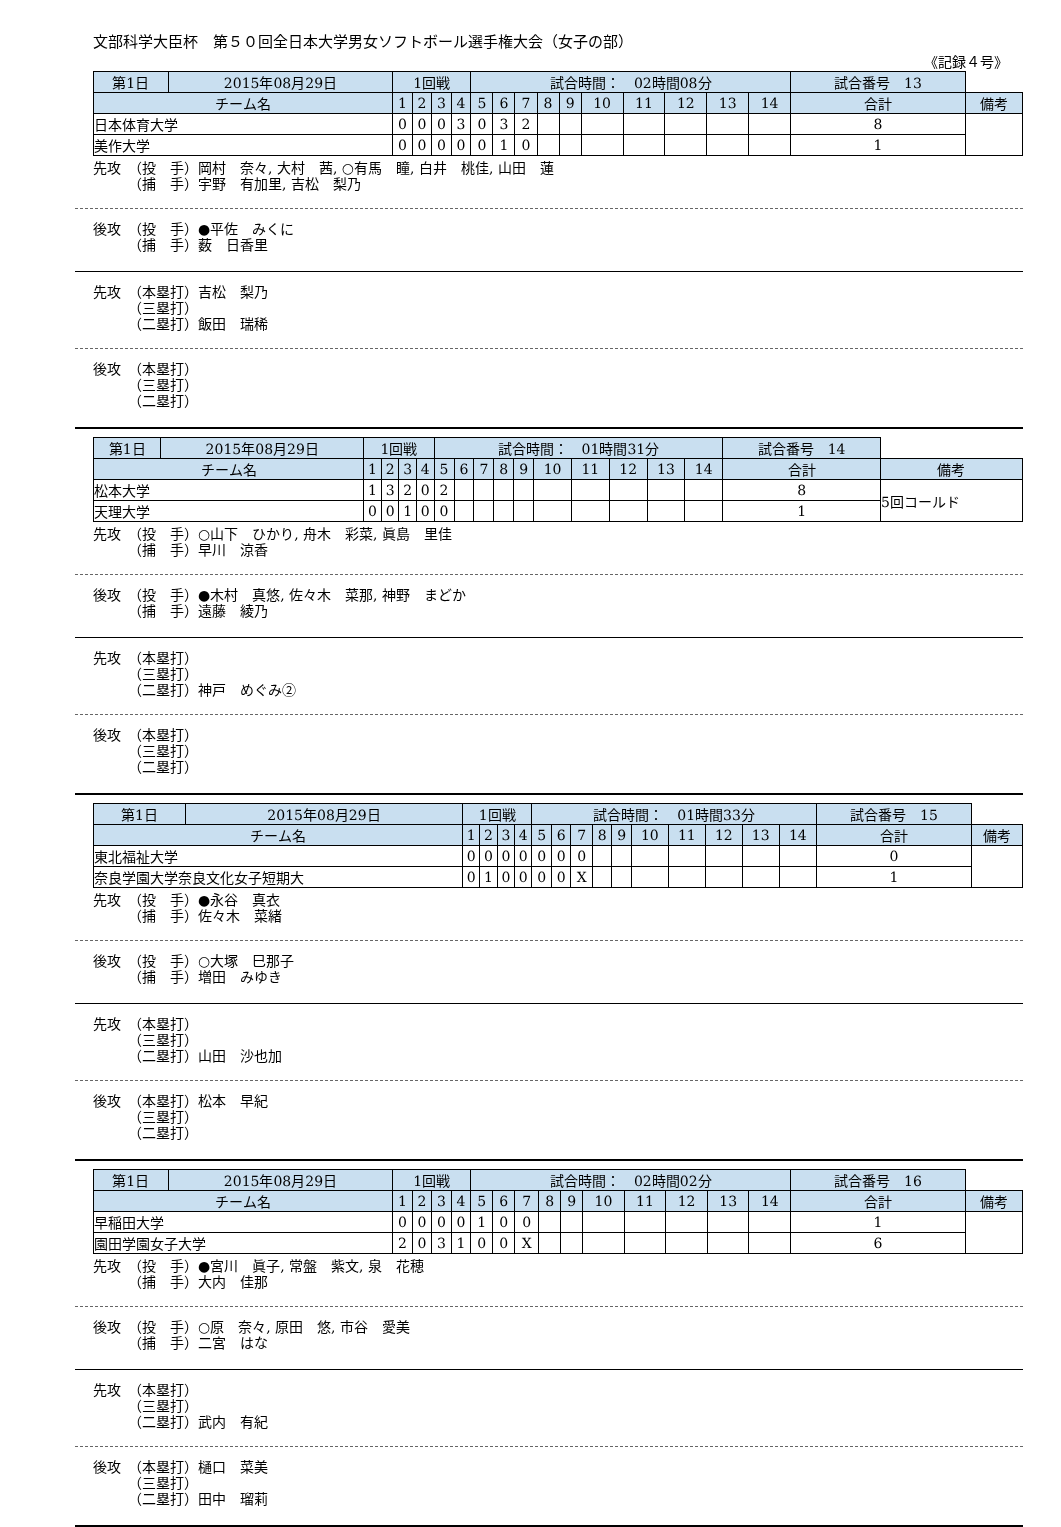文部科学大臣杯　第５０回全日本大学男女ソフトボール選手権大会（女子の部）
《記録４号》
| 第1日 | 2015年08月29日 | 1回戦 | | | | 試合時間： 02時間08分 | | | | | | | | | | 試合番号 13 | |
| チーム名 | | 1 | 2 | 3 | 4 | 5 | 6 | 7 | 8 | 9 | 10 | 11 | 12 | 13 | 14 | 合計 | 備考 |
| 日本体育大学 | | 0 | 0 | 0 | 3 | 0 | 3 | 2 | | | | | | | | 8 | |
| 美作大学 | | 0 | 0 | 0 | 0 | 0 | 1 | 0 | | | | | | | | 1 | |
先攻　（投　手）岡村　奈々, 大村　茜, ○有馬　瞳, 白井　桃佳, 山田　蓮
　　　（捕　手）宇野　有加里, 吉松　梨乃
後攻　（投　手）●平佐　みくに
　　　（捕　手）薮　日香里
先攻　（本塁打）吉松　梨乃
　　　（三塁打）
　　　（二塁打）飯田　瑞稀
後攻　（本塁打）
　　　（三塁打）
　　　（二塁打）
| 第1日 | 2015年08月29日 | 1回戦 | | | | 試合時間： 01時間31分 | | | | | | | | | | 試合番号 14 | |
| チーム名 | | 1 | 2 | 3 | 4 | 5 | 6 | 7 | 8 | 9 | 10 | 11 | 12 | 13 | 14 | 合計 | 備考 |
| 松本大学 | | 1 | 3 | 2 | 0 | 2 | | | | | | | | | | 8 | 5回コールド |
| 天理大学 | | 0 | 0 | 1 | 0 | 0 | | | | | | | | | | 1 | |
先攻　（投　手）○山下　ひかり, 舟木　彩菜, 眞島　里佳
　　　（捕　手）早川　涼香
後攻　（投　手）●木村　真悠, 佐々木　菜那, 神野　まどか
　　　（捕　手）遠藤　綾乃
先攻　（本塁打）
　　　（三塁打）
　　　（二塁打）神戸　めぐみ②
後攻　（本塁打）
　　　（三塁打）
　　　（二塁打）
| 第1日 | 2015年08月29日 | 1回戦 | | | | 試合時間： 01時間33分 | | | | | | | | | | 試合番号 15 | |
| チーム名 | | 1 | 2 | 3 | 4 | 5 | 6 | 7 | 8 | 9 | 10 | 11 | 12 | 13 | 14 | 合計 | 備考 |
| 東北福祉大学 | | 0 | 0 | 0 | 0 | 0 | 0 | 0 | | | | | | | | 0 | |
| 奈良学園大学奈良文化女子短期大 | | 0 | 1 | 0 | 0 | 0 | 0 | X | | | | | | | | 1 | |
先攻　（投　手）●永谷　真衣
　　　（捕　手）佐々木　菜緒
後攻　（投　手）○大塚　巳那子
　　　（捕　手）増田　みゆき
先攻　（本塁打）
　　　（三塁打）
　　　（二塁打）山田　沙也加
後攻　（本塁打）松本　早紀
　　　（三塁打）
　　　（二塁打）
| 第1日 | 2015年08月29日 | 1回戦 | | | | 試合時間： 02時間02分 | | | | | | | | | | 試合番号 16 | |
| チーム名 | | 1 | 2 | 3 | 4 | 5 | 6 | 7 | 8 | 9 | 10 | 11 | 12 | 13 | 14 | 合計 | 備考 |
| 早稲田大学 | | 0 | 0 | 0 | 0 | 1 | 0 | 0 | | | | | | | | 1 | |
| 園田学園女子大学 | | 2 | 0 | 3 | 1 | 0 | 0 | X | | | | | | | | 6 | |
先攻　（投　手）●宮川　眞子, 常盤　紫文, 泉　花穂
　　　（捕　手）大内　佳那
後攻　（投　手）○原　奈々, 原田　悠, 市谷　愛美
　　　（捕　手）二宮　はな
先攻　（本塁打）
　　　（三塁打）
　　　（二塁打）武内　有紀
後攻　（本塁打）樋口　菜美
　　　（三塁打）
　　　（二塁打）田中　瑠莉